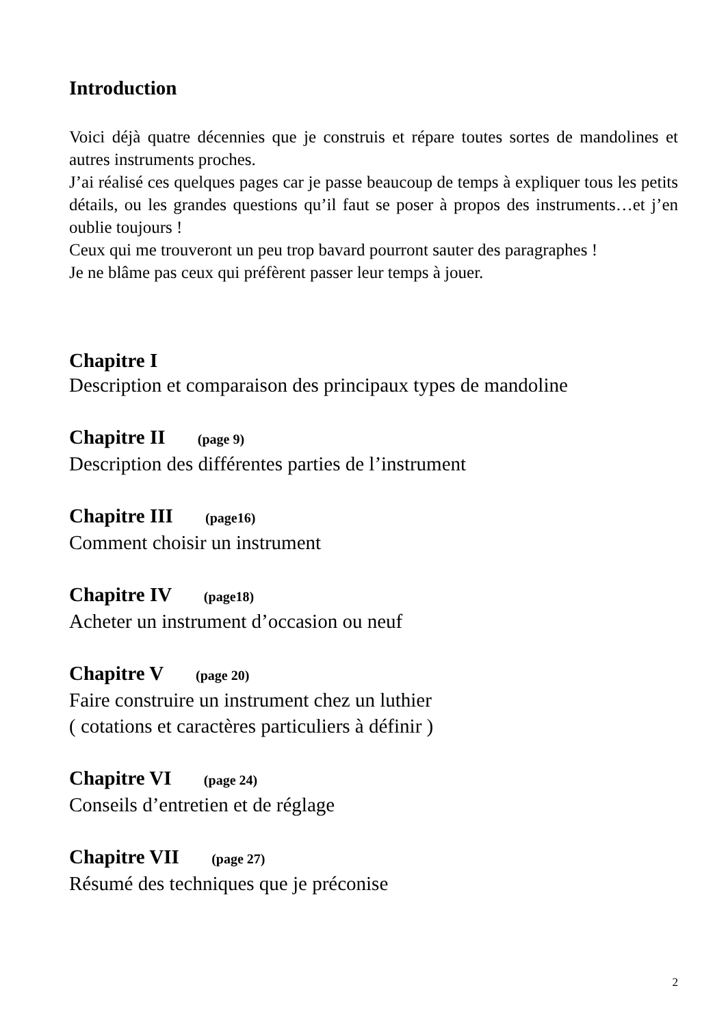Introduction
Voici déjà quatre décennies que je construis et répare toutes sortes de mandolines et autres instruments proches.
J’ai réalisé ces quelques pages car je passe beaucoup de temps à expliquer tous les petits détails, ou les grandes questions qu’il faut se poser à propos des instruments…et j’en oublie toujours !
Ceux qui me trouveront un peu trop bavard pourront sauter des paragraphes !
Je ne blâme pas ceux qui préfèrent passer leur temps à jouer.
Chapitre I
Description et comparaison des principaux types de mandoline
Chapitre II (page 9)
Description des différentes parties de l’instrument
Chapitre III (page16)
Comment choisir un instrument
Chapitre IV (page18)
Acheter un instrument d’occasion ou neuf
Chapitre V (page 20)
Faire construire un instrument chez un luthier
( cotations et caractères particuliers à définir )
Chapitre VI (page 24)
Conseils d’entretien et de réglage
Chapitre VII (page 27)
Résumé des techniques que je préconise
2